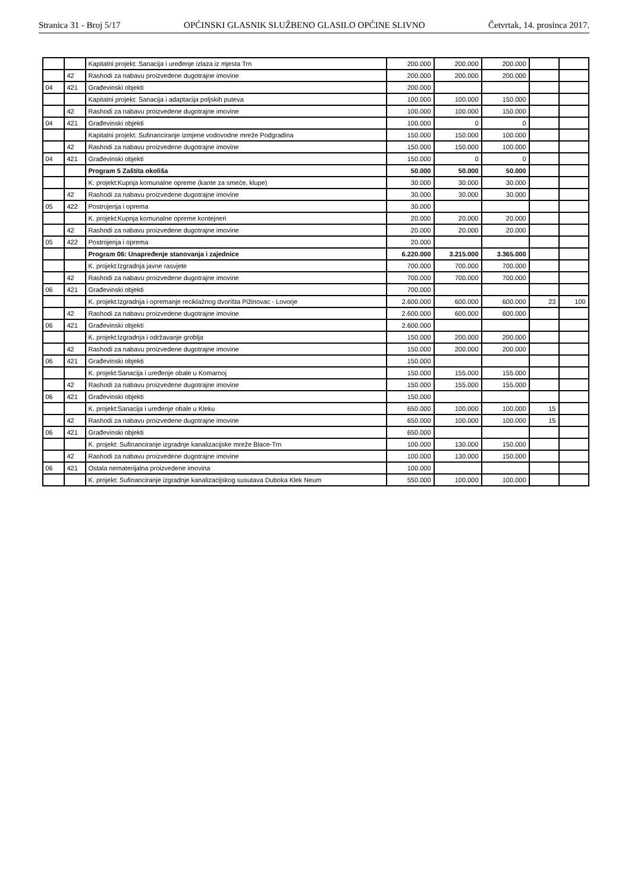Stranica 31 - Broj 5/17 OPĆINSKI GLASNIK SLUŽBENO GLASILO OPĆINE SLIVNO Četvrtak, 14. prosinca 2017.
| | | Kapitalni projekt: Sanacija i uređenje izlaza iz mjesta Trn | 200.000 | 200.000 | 200.000 | | |
| | 42 | Rashodi za nabavu proizvedene dugotrajne imovine | 200.000 | 200.000 | 200.000 | | |
| 04 | 421 | Građevinski objekti | 200.000 | | | | |
| | | Kapitalni projekt: Sanacija i adaptacija poljskih puteva | 100.000 | 100.000 | 150.000 | | |
| | 42 | Rashodi za nabavu proizvedene dugotrajne imovine | 100.000 | 100.000 | 150.000 | | |
| 04 | 421 | Građevinski objekti | 100.000 | 0 | 0 | | |
| | | Kapitalni projekt: Sufinanciranje izmjene vodovodne mreže Podgradina | 150.000 | 150.000 | 100.000 | | |
| | 42 | Rashodi za nabavu proizvedene dugotrajne imovine | 150.000 | 150.000 | 100.000 | | |
| 04 | 421 | Građevinski objekti | 150.000 | 0 | 0 | | |
| | | Program 5 Zaštita okoliša | 50.000 | 50.000 | 50.000 | | |
| | | K. projekt:Kupnja komunalne opreme (kante za smeće, klupe) | 30.000 | 30.000 | 30.000 | | |
| | 42 | Rashodi za nabavu proizvedene dugotrajne imovine | 30.000 | 30.000 | 30.000 | | |
| 05 | 422 | Postrojenja i oprema | 30.000 | | | | |
| | | K. projekt:Kupnja komunalne opreme kontejneri | 20.000 | 20.000 | 20.000 | | |
| | 42 | Rashodi za nabavu proizvedene dugotrajne imovine | 20.000 | 20.000 | 20.000 | | |
| 05 | 422 | Postrojenja i oprema | 20.000 | | | | |
| | | Program 06: Unapređenje stanovanja i zajednice | 6.220.000 | 3.215.000 | 3.365.000 | | |
| | | K. projekt:Izgradnja javne rasvjete | 700.000 | 700.000 | 700.000 | | |
| | 42 | Rashodi za nabavu proizvedene dugotrajne imovine | 700.000 | 700.000 | 700.000 | | |
| 06 | 421 | Građevinski objekti | 700.000 | | | | |
| | | K. projekt:Izgradnja i opremanje reciklažnog dvorišta Pižinovac - Lovorje | 2.600.000 | 600.000 | 600.000 | 23 | 100 |
| | 42 | Rashodi za nabavu proizvedene dugotrajne imovine | 2.600.000 | 600.000 | 600.000 | | |
| 06 | 421 | Građevinski objekti | 2.600.000 | | | | |
| | | K. projekt:Izgradnja i održavanje groblja | 150.000 | 200.000 | 200.000 | | |
| | 42 | Rashodi za nabavu proizvedene dugotrajne imovine | 150.000 | 200.000 | 200.000 | | |
| 06 | 421 | Građevinski objekti | 150.000 | | | | |
| | | K. projekt:Sanacija i uređenje obale u Komarnoj | 150.000 | 155.000 | 155.000 | | |
| | 42 | Rashodi za nabavu proizvedene dugotrajne imovine | 150.000 | 155.000 | 155.000 | | |
| 06 | 421 | Građevinski objekti | 150.000 | | | | |
| | | K. projekt:Sanacija i uređenje obale u Kleku | 650.000 | 100.000 | 100.000 | 15 | |
| | 42 | Rashodi za nabavu proizvedene dugotrajne imovine | 650.000 | 100.000 | 100.000 | 15 | |
| 06 | 421 | Građevinski objekti | 650.000 | | | | |
| | | K. projekt: Sufinanciranje izgradnje kanalizacijske mreže Blace-Trn | 100.000 | 130.000 | 150.000 | | |
| | 42 | Rashodi za nabavu proizvedene dugotrajne imovine | 100.000 | 130.000 | 150.000 | | |
| 06 | 421 | Ostala nematerijalna proizvedene imovina | 100.000 | | | | |
| | | K. projekt: Sufinanciranje izgradnje kanalizacijskog susutava Duboka Klek Neum | 550.000 | 100.000 | 100.000 | | |